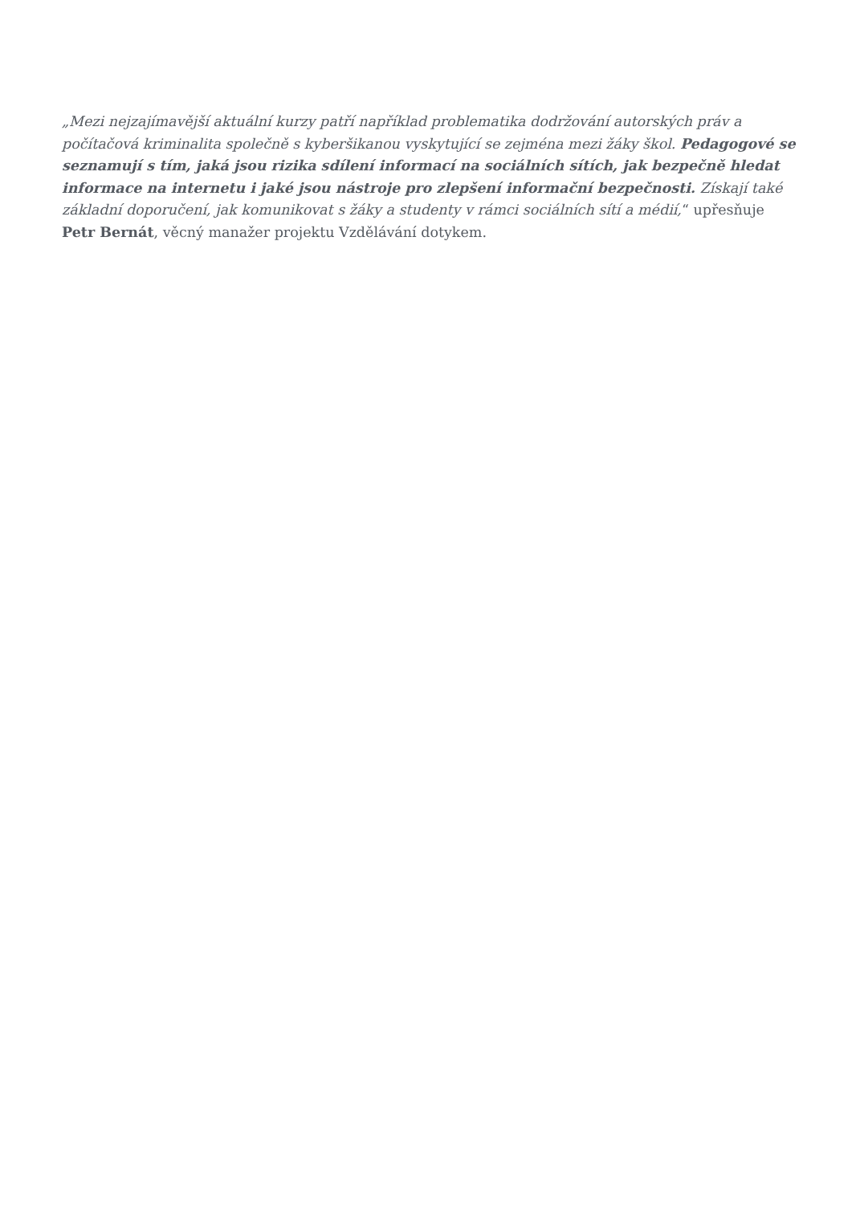„Mezi nejzajímavější aktuální kurzy patří například problematika dodržování autorských práv a počítačová kriminalita společně s kyberšikanou vyskytující se zejména mezi žáky škol. Pedagogové se seznamují s tím, jaká jsou rizika sdílení informací na sociálních sítích, jak bezpečně hledat informace na internetu i jaké jsou nástroje pro zlepšení informační bezpečnosti. Získají také základní doporučení, jak komunikovat s žáky a studenty v rámci sociálních sítí a médií,“ upřesňuje Petr Bernát, věcný manažer projektu Vzdělávání dotykem.